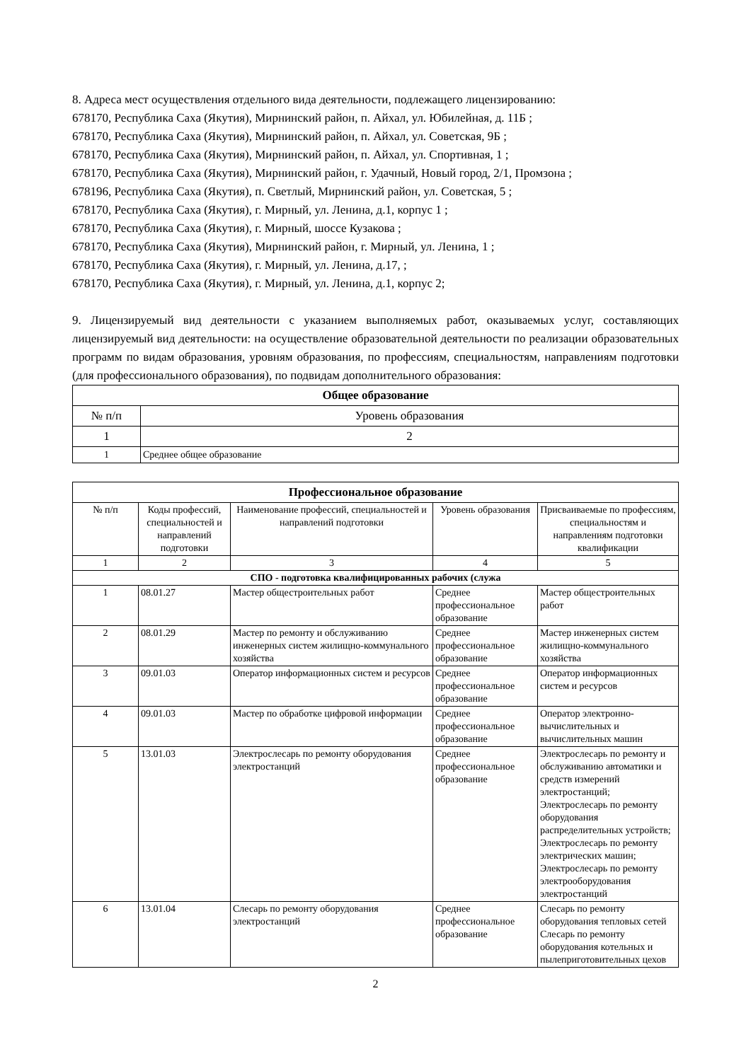8. Адреса мест осуществления отдельного вида деятельности, подлежащего лицензированию:
678170, Республика Саха (Якутия), Мирнинский район, п. Айхал, ул. Юбилейная, д. 11Б ;
678170, Республика Саха (Якутия), Мирнинский район, п. Айхал, ул. Советская, 9Б ;
678170, Республика Саха (Якутия), Мирнинский район, п. Айхал, ул. Спортивная, 1 ;
678170, Республика Саха (Якутия), Мирнинский район, г. Удачный, Новый город, 2/1, Промзона ;
678196, Республика Саха (Якутия), п. Светлый, Мирнинский район, ул. Советская, 5 ;
678170, Республика Саха (Якутия), г. Мирный, ул. Ленина, д.1, корпус 1 ;
678170, Республика Саха (Якутия), г. Мирный, шоссе Кузакова ;
678170, Республика Саха (Якутия), Мирнинский район, г. Мирный, ул. Ленина, 1 ;
678170, Республика Саха (Якутия), г. Мирный, ул. Ленина, д.17, ;
678170, Республика Саха (Якутия), г. Мирный, ул. Ленина, д.1, корпус 2;
9. Лицензируемый вид деятельности с указанием выполняемых работ, оказываемых услуг, составляющих лицензируемый вид деятельности: на осуществление образовательной деятельности по реализации образовательных программ по видам образования, уровням образования, по профессиям, специальностям, направлениям подготовки (для профессионального образования), по подвидам дополнительного образования:
| Общее образование | |
| --- | --- |
| № п/п | Уровень образования |
| 1 | 2 |
| 1 | Среднее общее образование |
| Профессиональное образование | | | | |
| --- | --- | --- | --- | --- |
| № п/п | Коды профессий, специальностей и направлений подготовки | Наименование профессий, специальностей и направлений подготовки | Уровень образования | Присваиваемые по профессиям, специальностям и направлениям подготовки квалификации |
| 1 | 2 | 3 | 4 | 5 |
| СПО - подготовка квалифицированных рабочих (служа | | | | |
| 1 | 08.01.27 | Мастер общестроительных работ | Среднее профессиональное образование | Мастер общестроительных работ |
| 2 | 08.01.29 | Мастер по ремонту и обслуживанию инженерных систем жилищно-коммунального хозяйства | Среднее профессиональное образование | Мастер инженерных систем жилищно-коммунального хозяйства |
| 3 | 09.01.03 | Оператор информационных систем и ресурсов | Среднее профессиональное образование | Оператор информационных систем и ресурсов |
| 4 | 09.01.03 | Мастер по обработке цифровой информации | Среднее профессиональное образование | Оператор электронно-вычислительных и вычислительных машин |
| 5 | 13.01.03 | Электрослесарь по ремонту оборудования электростанций | Среднее профессиональное образование | Электрослесарь по ремонту и обслуживанию автоматики и средств измерений электростанций; Электрослесарь по ремонту оборудования распределительных устройств; Электрослесарь по ремонту электрических машин; Электрослесарь по ремонту электрооборудования электростанций |
| 6 | 13.01.04 | Слесарь по ремонту оборудования электростанций | Среднее профессиональное образование | Слесарь по ремонту оборудования тепловых сетей Слесарь по ремонту оборудования котельных и пылеприготовительных цехов |
2